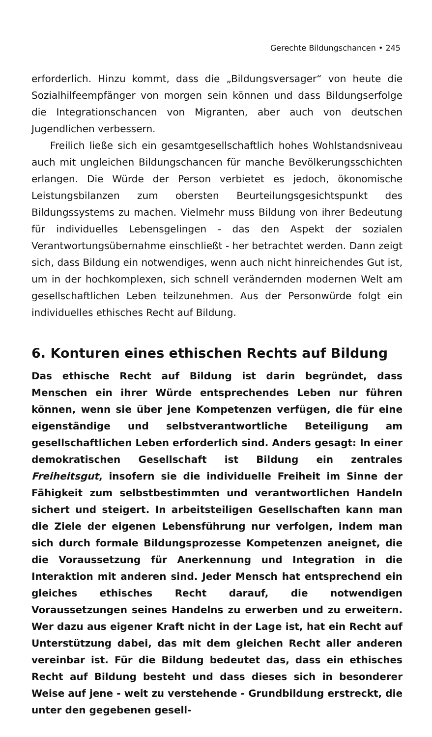Gerechte Bildungschancen • 245
erforderlich. Hinzu kommt, dass die „Bildungsversager“ von heute die Sozialhilfeempfänger von morgen sein können und dass Bildungserfolge die Integrationschancen von Migranten, aber auch von deutschen Jugendlichen verbessern.
Freilich ließe sich ein gesamtgesellschaftlich hohes Wohlstandsniveau auch mit ungleichen Bildungschancen für manche Bevölkerungsschichten erlangen. Die Würde der Person verbietet es jedoch, ökonomische Leistungsbilanzen zum obersten Beurteilungsgesichtspunkt des Bildungssystems zu machen. Vielmehr muss Bildung von ihrer Bedeutung für individuelles Lebensgelingen - das den Aspekt der sozialen Verantwortungsübernahme einschließt - her betrachtet werden. Dann zeigt sich, dass Bildung ein notwendiges, wenn auch nicht hinreichendes Gut ist, um in der hochkomplexen, sich schnell verändernden modernen Welt am gesellschaftlichen Leben teilzunehmen. Aus der Personwürde folgt ein individuelles ethisches Recht auf Bildung.
6. Konturen eines ethischen Rechts auf Bildung
Das ethische Recht auf Bildung ist darin begründet, dass Menschen ein ihrer Würde entsprechendes Leben nur führen können, wenn sie über jene Kompetenzen verfügen, die für eine eigenständige und selbstverantwortliche Beteiligung am gesellschaftlichen Leben erforderlich sind. Anders gesagt: In einer demokratischen Gesellschaft ist Bildung ein zentrales Freiheitsgut, insofern sie die individuelle Freiheit im Sinne der Fähigkeit zum selbstbestimmten und verantwortlichen Handeln sichert und steigert. In arbeitsteiligen Gesellschaften kann man die Ziele der eigenen Lebensführung nur verfolgen, indem man sich durch formale Bildungsprozesse Kompetenzen aneignet, die die Voraussetzung für Anerkennung und Integration in die Interaktion mit anderen sind. Jeder Mensch hat entsprechend ein gleiches ethisches Recht darauf, die notwendigen Voraussetzungen seines Handelns zu erwerben und zu erweitern. Wer dazu aus eigener Kraft nicht in der Lage ist, hat ein Recht auf Unterstützung dabei, das mit dem gleichen Recht aller anderen vereinbar ist. Für die Bildung bedeutet das, dass ein ethisches Recht auf Bildung besteht und dass dieses sich in besonderer Weise auf jene - weit zu verstehende - Grundbildung erstreckt, die unter den gegebenen gesell-